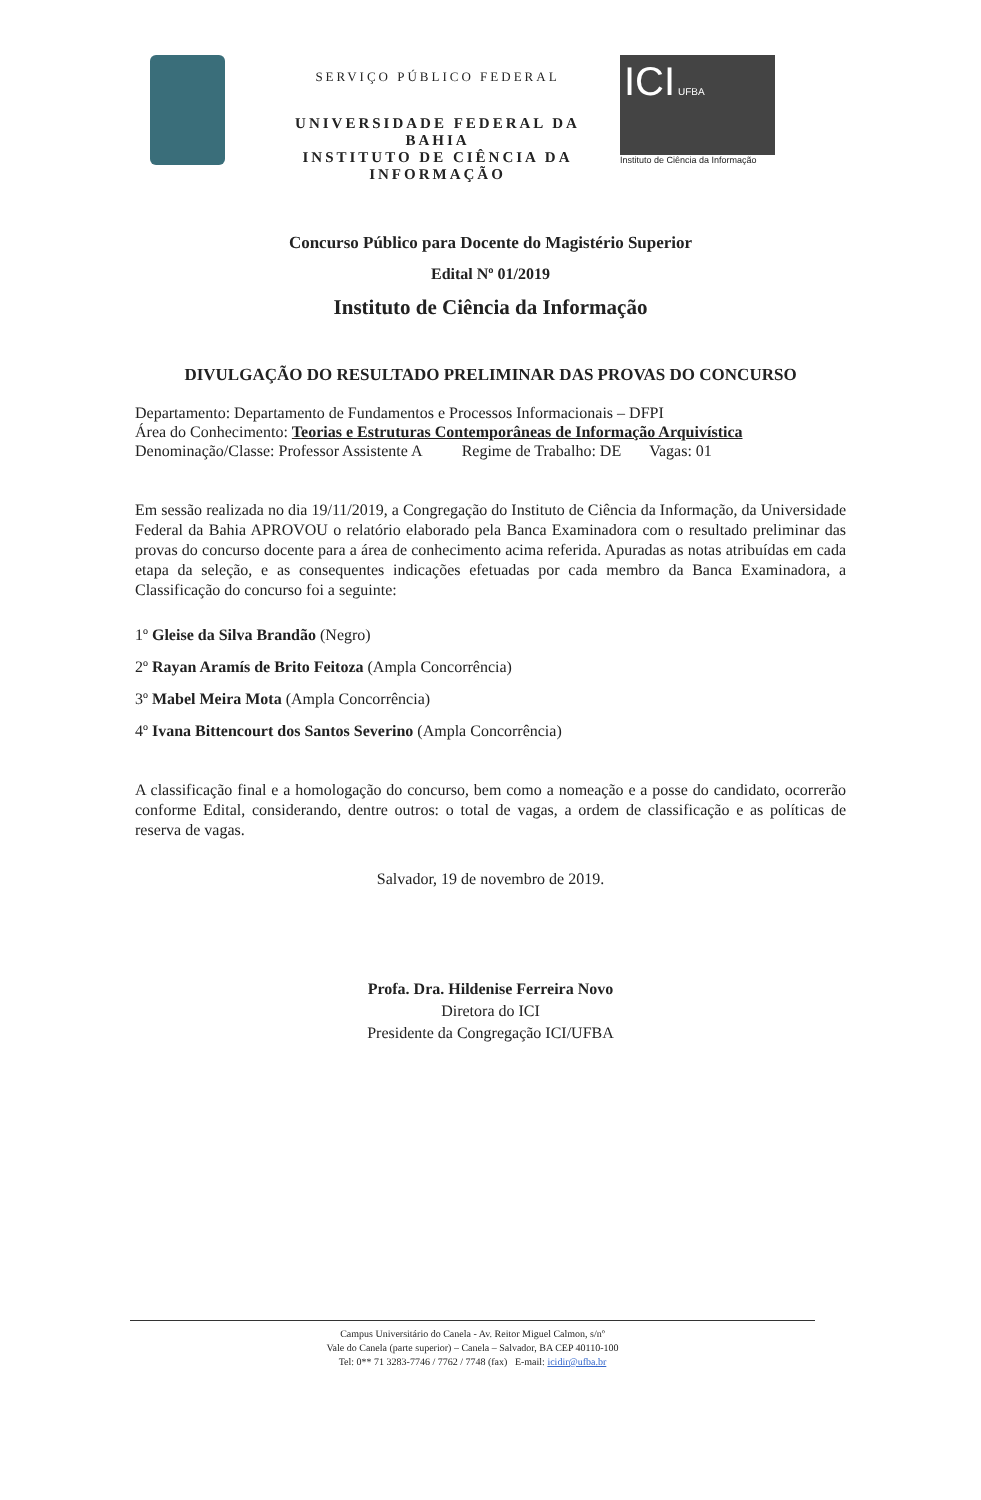SERVIÇO PÚBLICO FEDERAL
UNIVERSIDADE FEDERAL DA BAHIA
INSTITUTO DE CIÊNCIA DA INFORMAÇÃO
ICI UFBA
Instituto de Ciência da Informação
Concurso Público para Docente do Magistério Superior
Edital Nº 01/2019
Instituto de Ciência da Informação
DIVULGAÇÃO DO RESULTADO PRELIMINAR DAS PROVAS DO CONCURSO
Departamento: Departamento de Fundamentos e Processos Informacionais – DFPI
Área do Conhecimento: Teorias e Estruturas Contemporâneas de Informação Arquivística
Denominação/Classe: Professor Assistente A Regime de Trabalho: DE Vagas: 01
Em sessão realizada no dia 19/11/2019, a Congregação do Instituto de Ciência da Informação, da Universidade Federal da Bahia APROVOU o relatório elaborado pela Banca Examinadora com o resultado preliminar das provas do concurso docente para a área de conhecimento acima referida. Apuradas as notas atribuídas em cada etapa da seleção, e as consequentes indicações efetuadas por cada membro da Banca Examinadora, a Classificação do concurso foi a seguinte:
1º Gleise da Silva Brandão (Negro)
2º Rayan Aramís de Brito Feitoza (Ampla Concorrência)
3º Mabel Meira Mota (Ampla Concorrência)
4º Ivana Bittencourt dos Santos Severino (Ampla Concorrência)
A classificação final e a homologação do concurso, bem como a nomeação e a posse do candidato, ocorrerão conforme Edital, considerando, dentre outros: o total de vagas, a ordem de classificação e as políticas de reserva de vagas.
Salvador, 19 de novembro de 2019.
Profa. Dra. Hildenise Ferreira Novo
Diretora do ICI
Presidente da Congregação ICI/UFBA
Campus Universitário do Canela - Av. Reitor Miguel Calmon, s/nº
Vale do Canela (parte superior) – Canela – Salvador, BA CEP 40110-100
Tel: 0** 71 3283-7746 / 7762 / 7748 (fax) E-mail: icidir@ufba.br